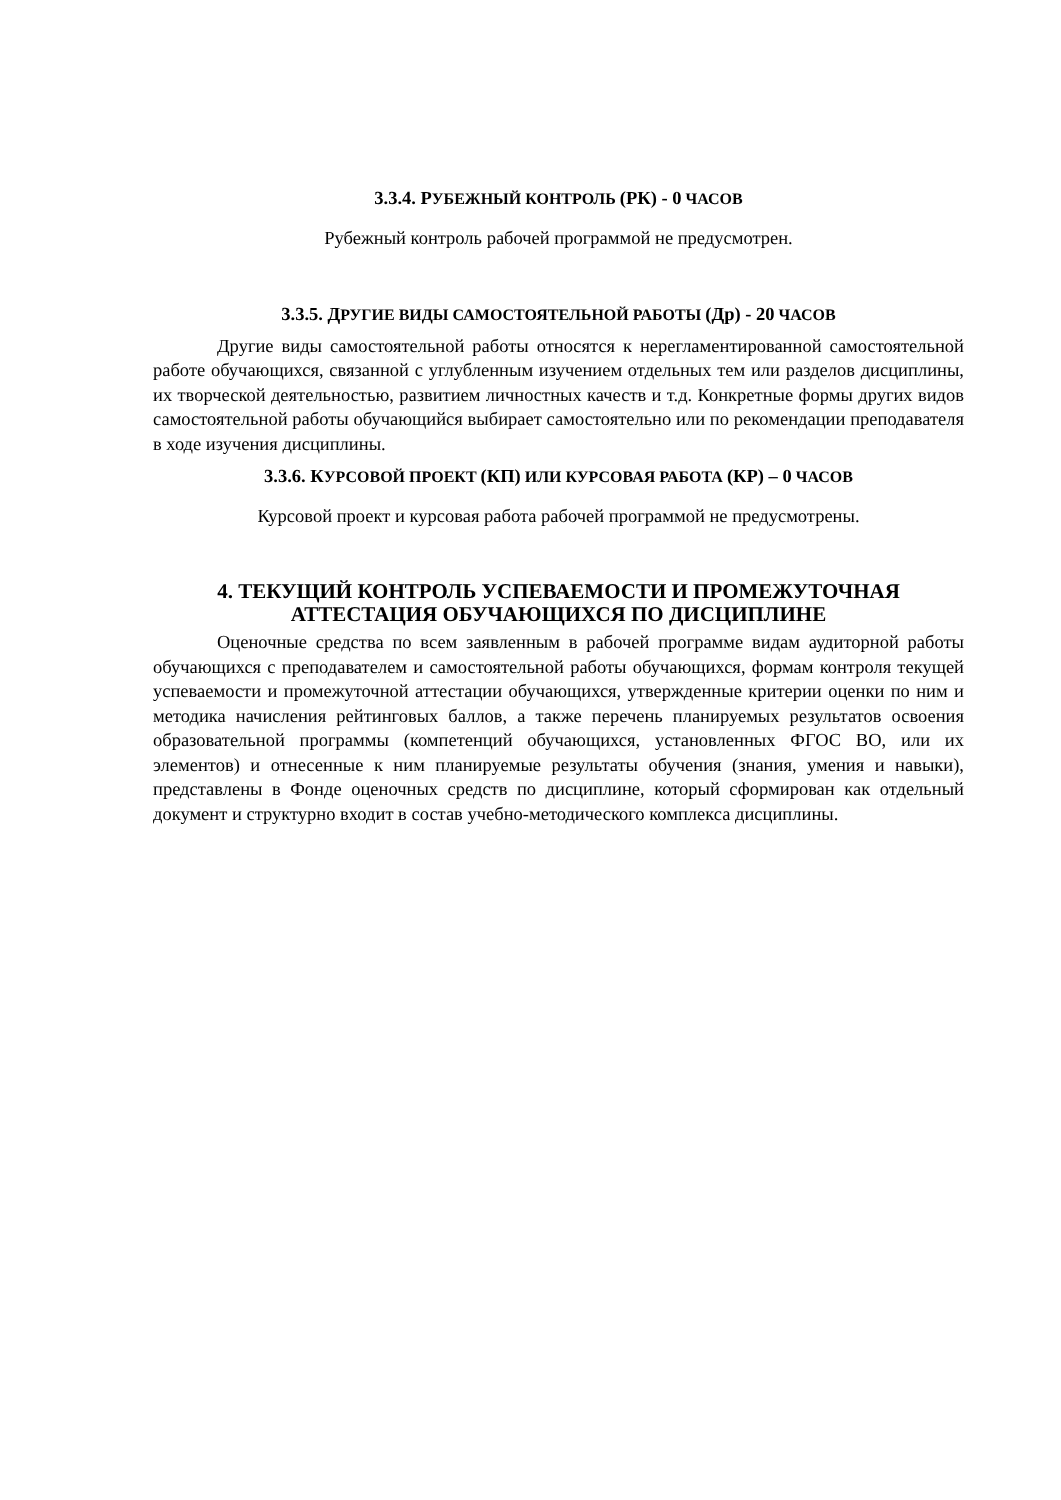3.3.4. РУБЕЖНЫЙ КОНТРОЛЬ (РК) - 0 ЧАСОВ
Рубежный контроль рабочей программой не предусмотрен.
3.3.5. ДРУГИЕ ВИДЫ САМОСТОЯТЕЛЬНОЙ РАБОТЫ (Др) - 20 ЧАСОВ
Другие виды самостоятельной работы относятся к нерегламентированной самостоятельной работе обучающихся, связанной с углубленным изучением отдельных тем или разделов дисциплины, их творческой деятельностью, развитием личностных качеств и т.д. Конкретные формы других видов самостоятельной работы обучающийся выбирает самостоятельно или по рекомендации преподавателя в ходе изучения дисциплины.
3.3.6. КУРСОВОЙ ПРОЕКТ (КП) ИЛИ КУРСОВАЯ РАБОТА (КР) – 0 ЧАСОВ
Курсовой проект и курсовая работа рабочей программой не предусмотрены.
4. ТЕКУЩИЙ КОНТРОЛЬ УСПЕВАЕМОСТИ И ПРОМЕЖУТОЧНАЯ
АТТЕСТАЦИЯ ОБУЧАЮЩИХСЯ ПО ДИСЦИПЛИНЕ
Оценочные средства по всем заявленным в рабочей программе видам аудиторной работы обучающихся с преподавателем и самостоятельной работы обучающихся, формам контроля текущей успеваемости и промежуточной аттестации обучающихся, утвержденные критерии оценки по ним и методика начисления рейтинговых баллов, а также перечень планируемых результатов освоения образовательной программы (компетенций обучающихся, установленных ФГОС ВО, или их элементов) и отнесенные к ним планируемые результаты обучения (знания, умения и навыки), представлены в Фонде оценочных средств по дисциплине, который сформирован как отдельный документ и структурно входит в состав учебно-методического комплекса дисциплины.